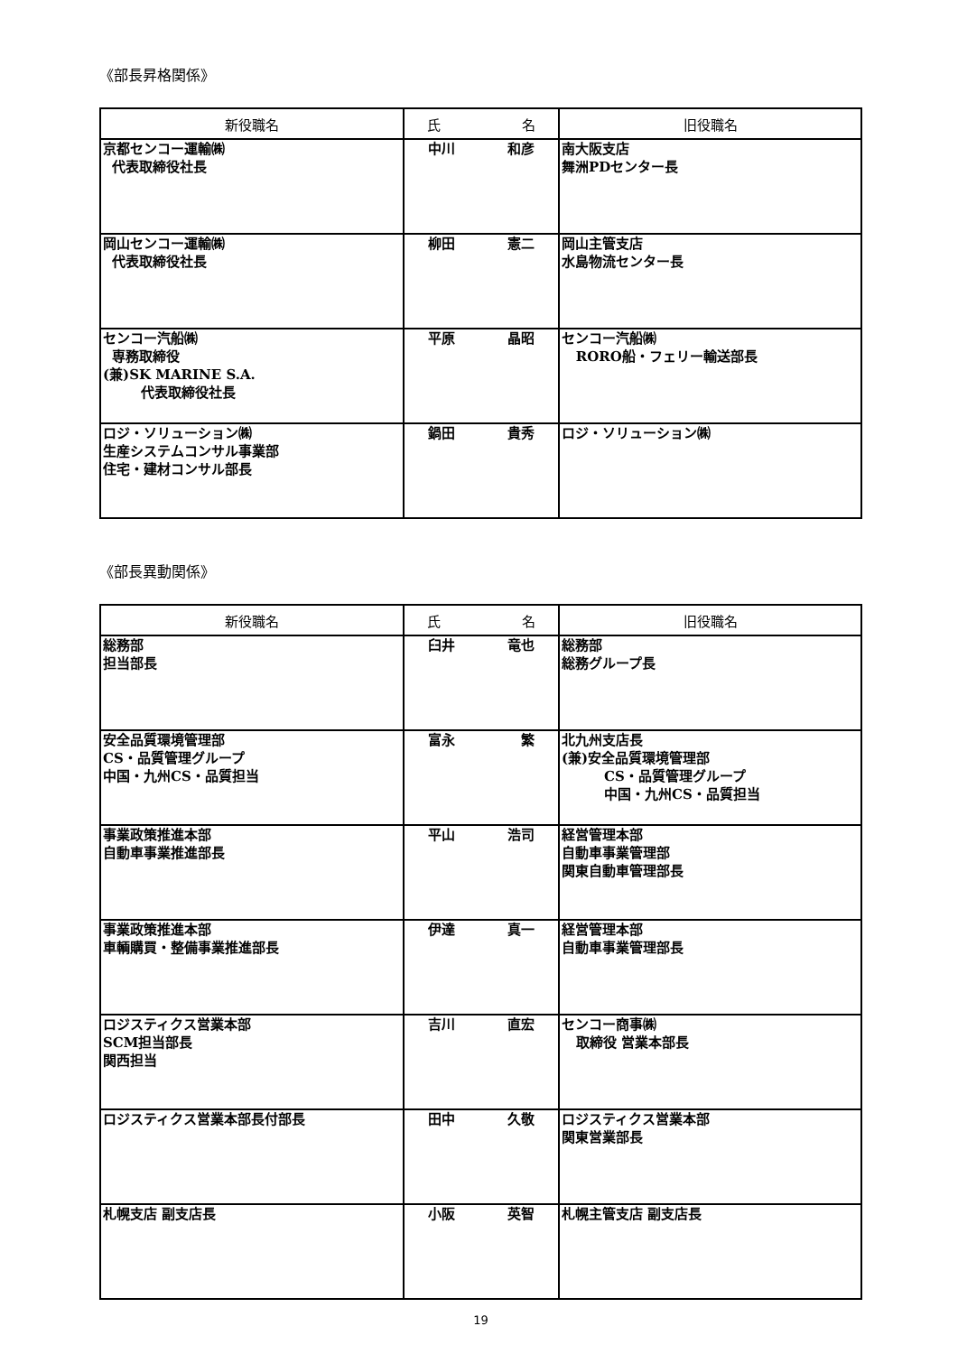《部長昇格関係》
| 新役職名 | 氏 名 | 旧役職名 |
| --- | --- | --- |
| 京都センコー運輸㈱ 代表取締役社長 | 中川 和彦 | 南大阪支店 舞洲PDセンター長 |
| 岡山センコー運輸㈱ 代表取締役社長 | 柳田 憲二 | 岡山主管支店 水島物流センター長 |
| センコー汽船㈱ 専務取締役 (兼)SK MARINE S.A. 代表取締役社長 | 平原 晶昭 | センコー汽船㈱ RORO船・フェリー輸送部長 |
| ロジ・ソリューション㈱ 生産システムコンサル事業部 住宅・建材コンサル部長 | 鍋田 貴秀 | ロジ・ソリューション㈱ |
《部長異動関係》
| 新役職名 | 氏 名 | 旧役職名 |
| --- | --- | --- |
| 総務部 担当部長 | 臼井 竜也 | 総務部 総務グループ長 |
| 安全品質環境管理部 CS・品質管理グループ 中国・九州CS・品質担当 | 富永 繁 | 北九州支店長 (兼)安全品質環境管理部 CS・品質管理グループ 中国・九州CS・品質担当 |
| 事業政策推進本部 自動車事業推進部長 | 平山 浩司 | 経営管理本部 自動車事業管理部 関東自動車管理部長 |
| 事業政策推進本部 車輌購買・整備事業推進部長 | 伊達 真一 | 経営管理本部 自動車事業管理部長 |
| ロジスティクス営業本部 SCM担当部長 関西担当 | 吉川 直宏 | センコー商事㈱ 取締役 営業本部長 |
| ロジスティクス営業本部長付部長 | 田中 久敬 | ロジスティクス営業本部 関東営業部長 |
| 札幌支店 副支店長 | 小阪 英智 | 札幌主管支店 副支店長 |
19